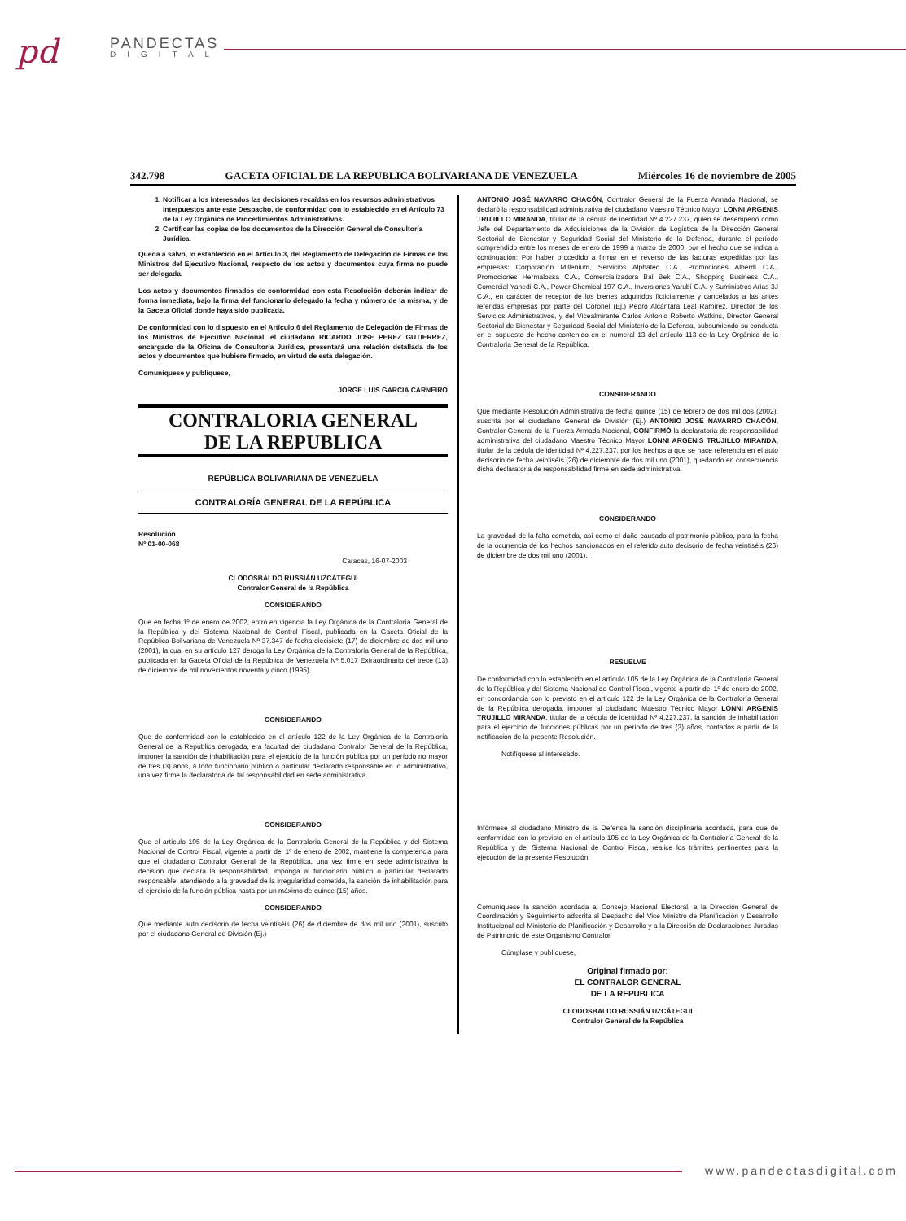pd PANDECTAS
DIGITAL
342.798 GACETA OFICIAL DE LA REPUBLICA BOLIVARIANA DE VENEZUELA Miércoles 16 de noviembre de 2005
1. Notificar a los interesados las decisiones recaídas en los recursos administrativos interpuestos ante este Despacho, de conformidad con lo establecido en el Artículo 73 de la Ley Orgánica de Procedimientos Administrativos.
2. Certificar las copias de los documentos de la Dirección General de Consultoría Jurídica.
Queda a salvo, lo establecido en el Artículo 3, del Reglamento de Delegación de Firmas de los Ministros del Ejecutivo Nacional, respecto de los actos y documentos cuya firma no puede ser delegada.
Los actos y documentos firmados de conformidad con esta Resolución deberán indicar de forma inmediata, bajo la firma del funcionario delegado la fecha y número de la misma, y de la Gaceta Oficial donde haya sido publicada.
De conformidad con lo dispuesto en el Artículo 6 del Reglamento de Delegación de Firmas de los Ministros de Ejecutivo Nacional, el ciudadano RICARDO JOSE PEREZ GUTIERREZ, encargado de la Oficina de Consultoría Jurídica, presentará una relación detallada de los actos y documentos que hubiere firmado, en virtud de esta delegación.
Comuníquese y publíquese,
JORGE LUIS GARCIA CARNEIRO
CONTRALORIA GENERAL
DE LA REPUBLICA
REPÚBLICA BOLIVARIANA DE VENEZUELA
CONTRALORÍA GENERAL DE LA REPÚBLICA
Resolución
Nº 01-00-068
Caracas, 16-07-2003
CLODOSBALDO RUSSIÁN UZCÁTEGUI
Contralor General de la República
CONSIDERANDO
Que en fecha 1º de enero de 2002, entró en vigencia la Ley Orgánica de la Contraloría General de la República y del Sistema Nacional de Control Fiscal, publicada en la Gaceta Oficial de la República Bolivariana de Venezuela Nº 37.347 de fecha diecisiete (17) de diciembre de dos mil uno (2001), la cual en su artículo 127 deroga la Ley Orgánica de la Contraloría General de la República, publicada en la Gaceta Oficial de la República de Venezuela Nº 5.017 Extraordinario del trece (13) de diciembre de mil novecientos noventa y cinco (1995).
CONSIDERANDO
Que de conformidad con lo establecido en el artículo 122 de la Ley Orgánica de la Contraloría General de la República derogada, era facultad del ciudadano Contralor General de la República, imponer la sanción de inhabilitación para el ejercicio de la función pública por un período no mayor de tres (3) años, a todo funcionario público o particular declarado responsable en lo administrativo, una vez firme la declaratoria de tal responsabilidad en sede administrativa.
CONSIDERANDO
Que el artículo 105 de la Ley Orgánica de la Contraloría General de la República y del Sistema Nacional de Control Fiscal, vigente a partir del 1º de enero de 2002, mantiene la competencia para que el ciudadano Contralor General de la República, una vez firme en sede administrativa la decisión que declara la responsabilidad, imponga al funcionario público o particular declarado responsable, atendiendo a la gravedad de la irregularidad cometida, la sanción de inhabilitación para el ejercicio de la función pública hasta por un máximo de quince (15) años.
CONSIDERANDO
Que mediante auto decisorio de fecha veintiséis (26) de diciembre de dos mil uno (2001), suscrito por el ciudadano General de División (Ej.)
ANTONIO JOSÉ NAVARRO CHACÓN, Contralor General de la Fuerza Armada Nacional, se declaró la responsabilidad administrativa del ciudadano Maestro Técnico Mayor LONNI ARGENIS TRUJILLO MIRANDA, titular de la cédula de identidad Nº 4.227.237, quien se desempeñó como Jefe del Departamento de Adquisiciones de la División de Logística de la Dirección General Sectorial de Bienestar y Seguridad Social del Ministerio de la Defensa, durante el período comprendido entre los meses de enero de 1999 a marzo de 2000, por el hecho que se indica a continuación: Por haber procedido a firmar en el reverso de las facturas expedidas por las empresas: Corporación Millenium, Servicios Alphatec C.A., Promociones Alberdi C.A., Promociones Hermalossa C.A., Comercializadora Bal Bek C.A., Shopping Business C.A., Comercial Yanedi C.A., Power Chemical 197 C.A., Inversiones Yarubí C.A. y Suministros Arias 3J C.A., en carácter de receptor de los bienes adquiridos ficticiamente y cancelados a las antes referidas empresas por parte del Coronel (Ej.) Pedro Alcántara Leal Ramírez, Director de los Servicios Administrativos, y del Vicealmirante Carlos Antonio Roberto Watkins, Director General Sectorial de Bienestar y Seguridad Social del Ministerio de la Defensa, subsumiendo su conducta en el supuesto de hecho contenido en el numeral 13 del artículo 113 de la Ley Orgánica de la Contraloría General de la República.
CONSIDERANDO
Que mediante Resolución Administrativa de fecha quince (15) de febrero de dos mil dos (2002), suscrita por el ciudadano General de División (Ej.) ANTONIO JOSÉ NAVARRO CHACÓN, Contralor General de la Fuerza Armada Nacional, CONFIRMÓ la declaratoria de responsabilidad administrativa del ciudadano Maestro Técnico Mayor LONNI ARGENIS TRUJILLO MIRANDA, titular de la cédula de identidad Nº 4.227.237, por los hechos a que se hace referencia en el auto decisorio de fecha veintiséis (26) de diciembre de dos mil uno (2001), quedando en consecuencia dicha declaratoria de responsabilidad firme en sede administrativa.
CONSIDERANDO
La gravedad de la falta cometida, así como el daño causado al patrimonio público, para la fecha de la ocurrencia de los hechos sancionados en el referido auto decisorio de fecha veintiséis (26) de diciembre de dos mil uno (2001).
RESUELVE
De conformidad con lo establecido en el artículo 105 de la Ley Orgánica de la Contraloría General de la República y del Sistema Nacional de Control Fiscal, vigente a partir del 1º de enero de 2002, en concordancia con lo previsto en el artículo 122 de la Ley Orgánica de la Contraloría General de la República derogada, imponer al ciudadano Maestro Técnico Mayor LONNI ARGENIS TRUJILLO MIRANDA, titular de la cédula de identidad Nº 4.227.237, la sanción de inhabilitación para el ejercicio de funciones públicas por un período de tres (3) años, contados a partir de la notificación de la presente Resolución.
Notifíquese al interesado.
Infórmese al ciudadano Ministro de la Defensa la sanción disciplinaria acordada, para que de conformidad con lo previsto en el artículo 105 de la Ley Orgánica de la Contraloría General de la República y del Sistema Nacional de Control Fiscal, realice los trámites pertinentes para la ejecución de la presente Resolución.
Comuníquese la sanción acordada al Consejo Nacional Electoral, a la Dirección General de Coordinación y Seguimiento adscrita al Despacho del Vice Ministro de Planificación y Desarrollo Institucional del Ministerio de Planificación y Desarrollo y a la Dirección de Declaraciones Juradas de Patrimonio de este Organismo Contralor.
Cúmplase y publíquese,
Original firmado por:
EL CONTRALOR GENERAL
DE LA REPUBLICA
CLODOSBALDO RUSSIÁN UZCÁTEGUI
Contralor General de la República
www.pandectasdigital.com